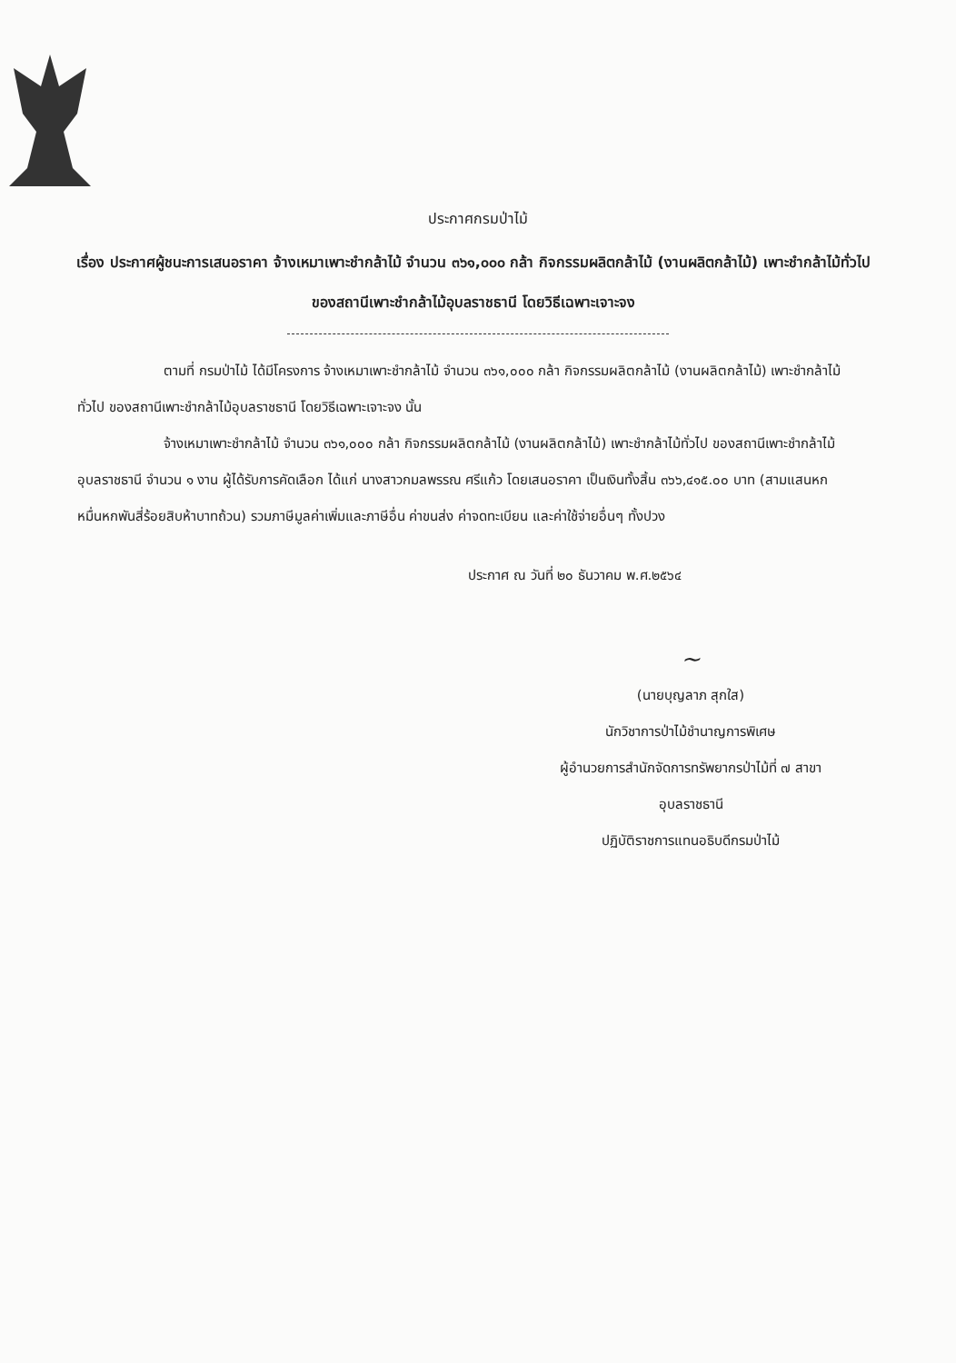ประกาศกรมป่าไม้
เรื่อง ประกาศผู้ชนะการเสนอราคา จ้างเหมาเพาะชำกล้าไม้ จำนวน ๓๖๑,๐๐๐ กล้า กิจกรรมผลิตกล้าไม้ (งานผลิตกล้าไม้) เพาะชำกล้าไม้ทั่วไป ของสถานีเพาะชำกล้าไม้อุบลราชธานี โดยวิธีเฉพาะเจาะจง
ตามที่ กรมป่าไม้ ได้มีโครงการ จ้างเหมาเพาะชำกล้าไม้ จำนวน ๓๖๑,๐๐๐ กล้า กิจกรรมผลิตกล้าไม้ (งานผลิตกล้าไม้) เพาะชำกล้าไม้ทั่วไป ของสถานีเพาะชำกล้าไม้อุบลราชธานี โดยวิธีเฉพาะเจาะจง นั้น
จ้างเหมาเพาะชำกล้าไม้ จำนวน ๓๖๑,๐๐๐ กล้า กิจกรรมผลิตกล้าไม้ (งานผลิตกล้าไม้) เพาะชำกล้าไม้ทั่วไป ของสถานีเพาะชำกล้าไม้อุบลราชธานี จำนวน ๑ งาน ผู้ได้รับการคัดเลือก ได้แก่ นางสาวกมลพรรณ ศรีแก้ว โดยเสนอราคา เป็นเงินทั้งสิ้น ๓๖๖,๔๑๕.๐๐ บาท (สามแสนหกหมื่นหกพันสี่ร้อยสิบห้าบาทถ้วน) รวมภาษีมูลค่าเพิ่มและภาษีอื่น ค่าขนส่ง ค่าจดทะเบียน และค่าใช้จ่ายอื่นๆ ทั้งปวง
ประกาศ ณ วันที่ ๒๐ ธันวาคม พ.ศ.๒๕๖๔
~
(นายบุญลาภ สุกใส)
นักวิชาการป่าไม้ชำนาญการพิเศษ
ผู้อำนวยการสำนักจัดการทรัพยากรป่าไม้ที่ ๗ สาขาอุบลราชธานี
ปฏิบัติราชการแทนอธิบดีกรมป่าไม้